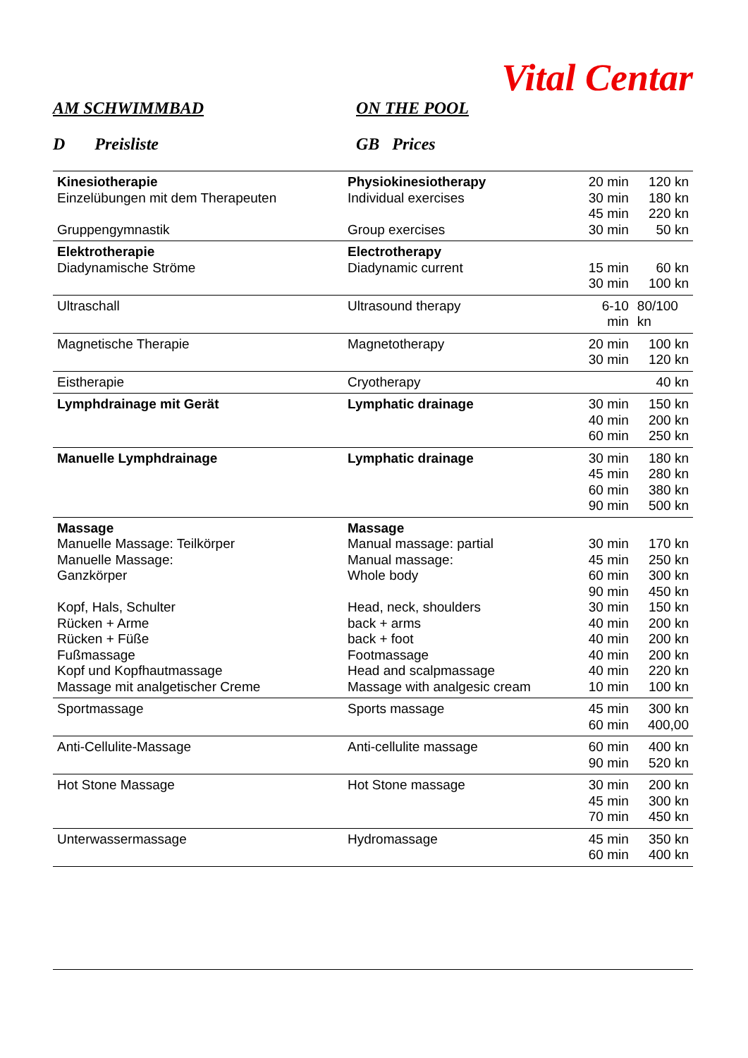Vital Centar
AM SCHWIMMBAD ON THE POOL
D Preisliste GB Prices
| Kinesiotherapie Einzelübungen mit dem Therapeuten Gruppengymnastik | Physiokinesiotherapy Individual exercises Group exercises | 20 min 30 min 45 min 30 min | 120 kn 180 kn 220 kn 50 kn |
| Elektrotherapie Diadynamische Ströme | Electrotherapy Diadynamic current | 15 min 30 min | 60 kn 100 kn |
| Ultraschall | Ultrasound therapy | 6-10 min | 80/100 kn |
| Magnetische Therapie | Magnetotherapy | 20 min 30 min | 100 kn 120 kn |
| Eistherapie | Cryotherapy | | 40 kn |
| Lymphdrainage mit Gerät | Lymphatic drainage | 30 min 40 min 60 min | 150 kn 200 kn 250 kn |
| Manuelle Lymphdrainage | Lymphatic drainage | 30 min 45 min 60 min 90 min | 180 kn 280 kn 380 kn 500 kn |
| Massage Manuelle Massage: Teilkörper Manuelle Massage: Ganzkörper Kopf, Hals, Schulter Rücken + Arme Rücken + Füße Fußmassage Kopf und Kopfhautmassage Massage mit analgetischer Creme | Massage Manual massage: partial Manual massage: Whole body Head, neck, shoulders back + arms back + foot Footmassage Head and scalpmassage Massage with analgesic cream | 30 min 45 min 60 min 90 min 30 min 40 min 40 min 40 min 40 min 10 min | 170 kn 250 kn 300 kn 450 kn 150 kn 200 kn 200 kn 200 kn 220 kn 100 kn |
| Sportmassage | Sports massage | 45 min 60 min | 300 kn 400,00 |
| Anti-Cellulite-Massage | Anti-cellulite massage | 60 min 90 min | 400 kn 520 kn |
| Hot Stone Massage | Hot Stone massage | 30 min 45 min 70 min | 200 kn 300 kn 450 kn |
| Unterwassermassage | Hydromassage | 45 min 60 min | 350 kn 400 kn |